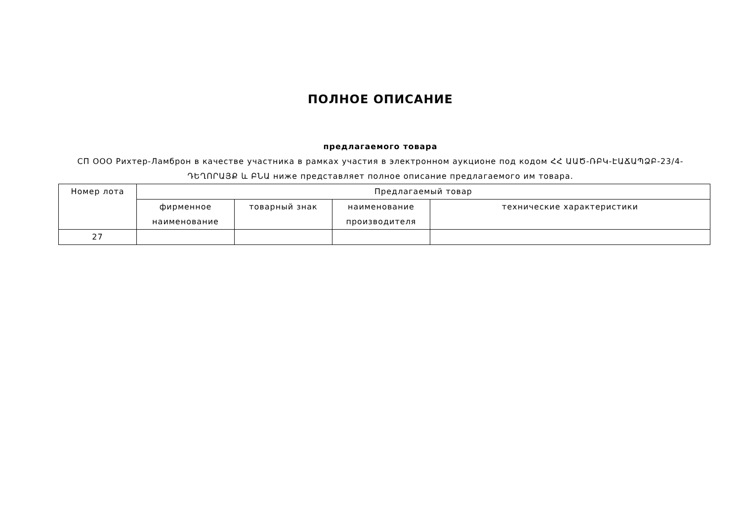ПОЛНОЕ ОПИСАНИЕ
предлагаемого товара
СП ООО Рихтер-Ламброн в качестве участника в рамках участия в электронном аукционе под кодом ՀՀ ԱԱԾ-ՌԲԿ-ԷԱՃԱՊՁԲ-23/4-ԴԵՂՈՐԱՅՔ և ԲՆԱ ниже представляет полное описание предлагаемого им товара.
| Номер лота | Предлагаемый товар | | | |
| | фирменное наименование | товарный знак | наименование производителя | технические характеристики |
| 27 | | | | |